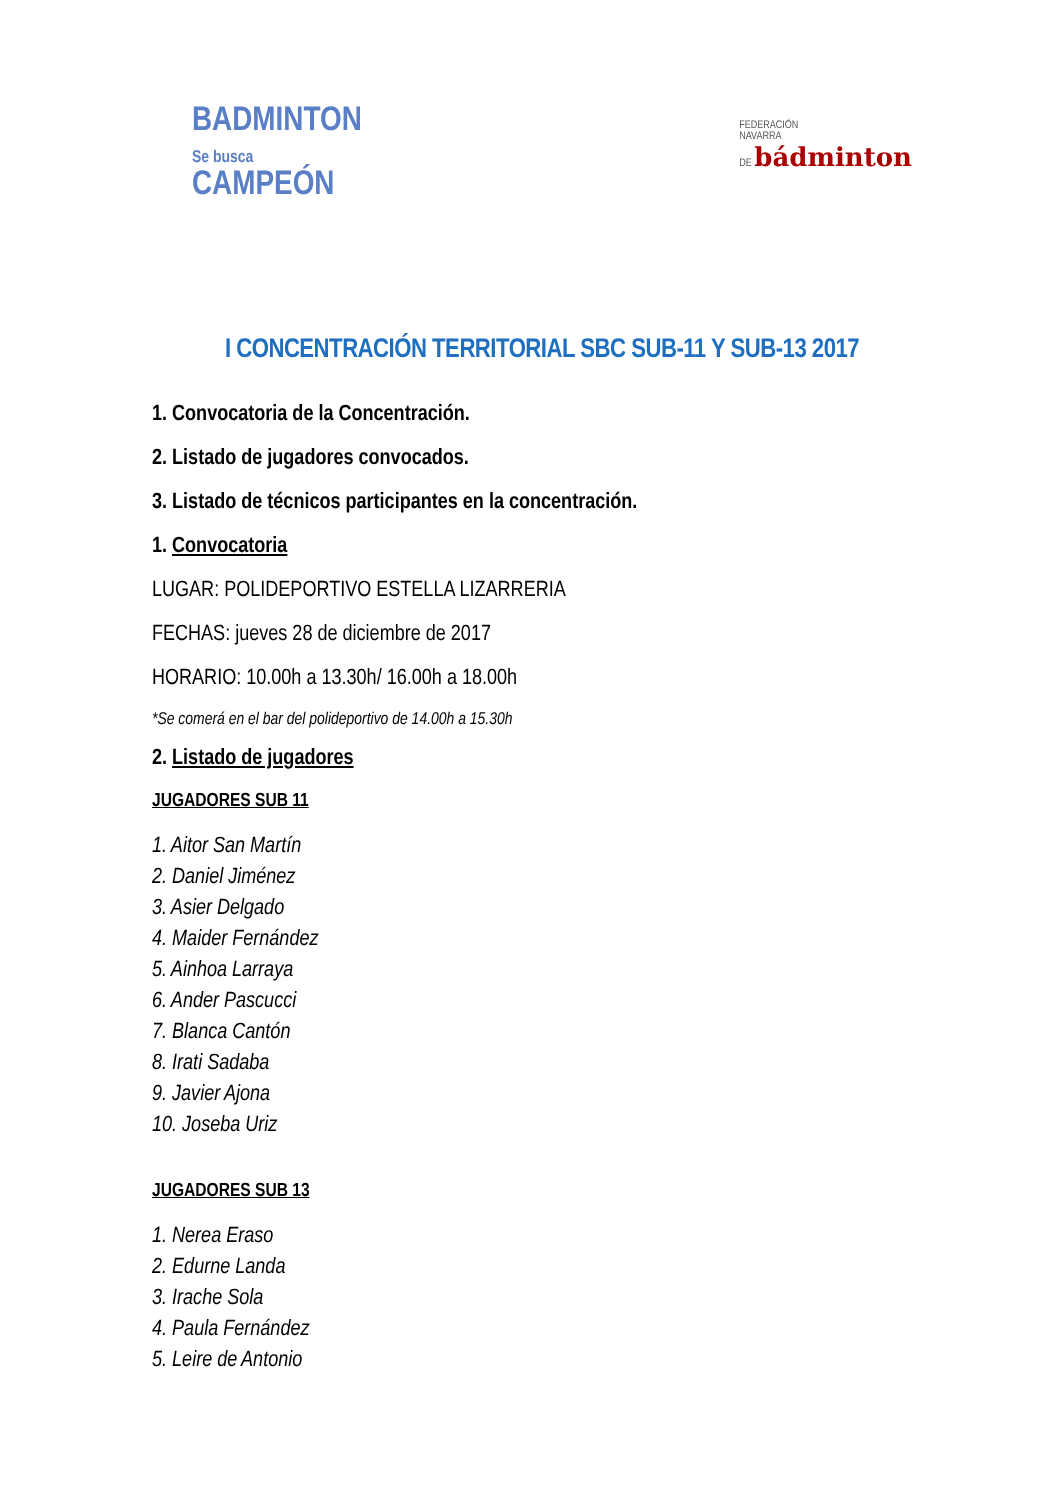BADMINTON
Se busca
CAMPEÓN
FEDERACIÓN
NAVARRA
DE bádminton
I CONCENTRACIÓN TERRITORIAL SBC SUB-11 Y SUB-13 2017
1. Convocatoria de la Concentración.
2. Listado de jugadores convocados.
3. Listado de técnicos participantes en la concentración.
1. Convocatoria
LUGAR: POLIDEPORTIVO ESTELLA LIZARRERIA
FECHAS: jueves 28 de diciembre de 2017
HORARIO: 10.00h a 13.30h/ 16.00h a 18.00h
*Se comerá en el bar del polideportivo de 14.00h a 15.30h
2. Listado de jugadores
JUGADORES SUB 11
1. Aitor San Martín
2. Daniel Jiménez
3. Asier Delgado
4. Maider Fernández
5. Ainhoa Larraya
6. Ander Pascucci
7. Blanca Cantón
8. Irati Sadaba
9. Javier Ajona
10. Joseba Uriz
JUGADORES SUB 13
1. Nerea Eraso
2. Edurne Landa
3. Irache Sola
4. Paula Fernández
5. Leire de Antonio